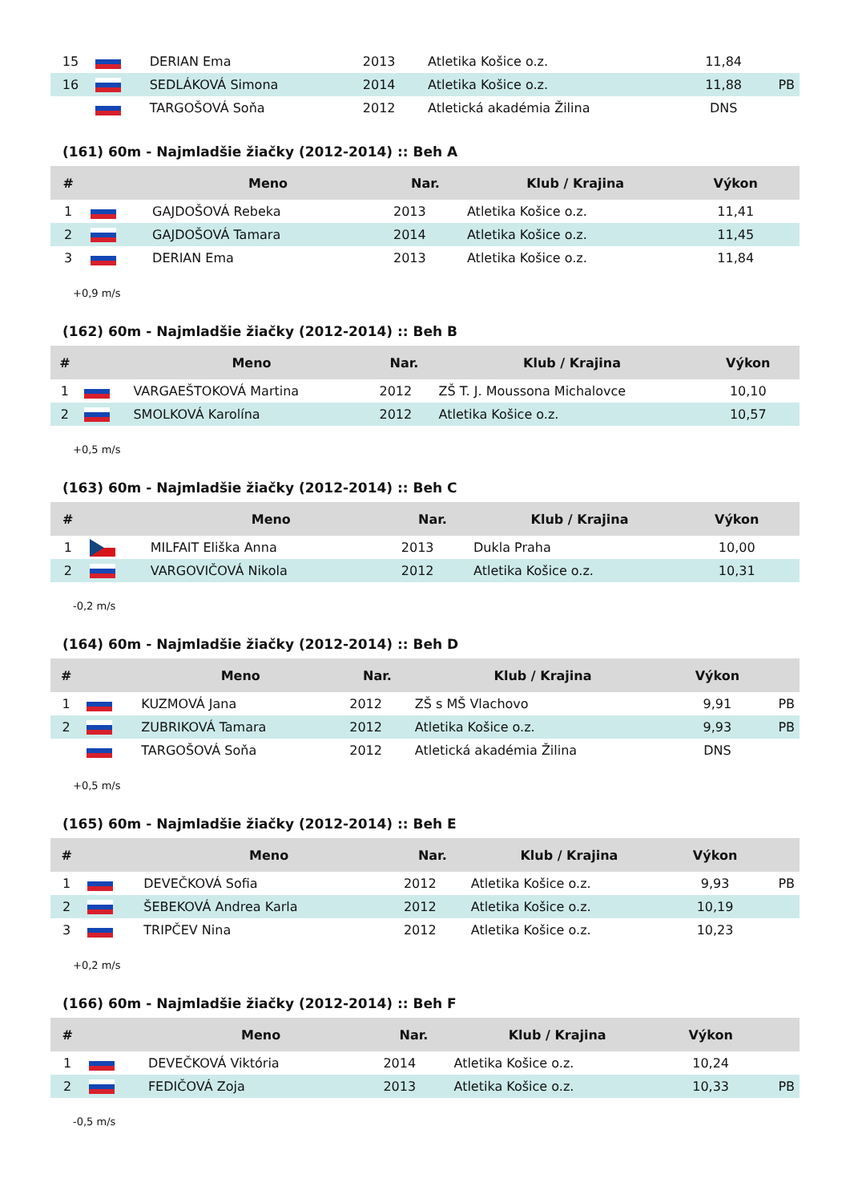| 15 | | DERIAN Ema | 2013 | Atletika Košice o.z. | 11,84 | |
| 16 | | SEDLÁKOVÁ Simona | 2014 | Atletika Košice o.z. | 11,88 | PB |
| | | TARGOŠOVÁ Soňa | 2012 | Atletická akadémia Žilina | DNS | |
(161) 60m - Najmladšie žiačky (2012-2014) :: Beh A
| # | | Meno | Nar. | Klub / Krajina | Výkon | |
| --- | --- | --- | --- | --- | --- | --- |
| 1 | | GAJDOŠOVÁ Rebeka | 2013 | Atletika Košice o.z. | 11,41 | |
| 2 | | GAJDOŠOVÁ Tamara | 2014 | Atletika Košice o.z. | 11,45 | |
| 3 | | DERIAN Ema | 2013 | Atletika Košice o.z. | 11,84 | |
+0,9 m/s
(162) 60m - Najmladšie žiačky (2012-2014) :: Beh B
| # | | Meno | Nar. | Klub / Krajina | Výkon | |
| --- | --- | --- | --- | --- | --- | --- |
| 1 | | VARGAEŠTOKOVÁ Martina | 2012 | ZŠ T. J. Moussona Michalovce | 10,10 | |
| 2 | | SMOLKOVÁ Karolína | 2012 | Atletika Košice o.z. | 10,57 | |
+0,5 m/s
(163) 60m - Najmladšie žiačky (2012-2014) :: Beh C
| # | | Meno | Nar. | Klub / Krajina | Výkon | |
| --- | --- | --- | --- | --- | --- | --- |
| 1 | | MILFAIT Eliška Anna | 2013 | Dukla Praha | 10,00 | |
| 2 | | VARGOVIČOVÁ Nikola | 2012 | Atletika Košice o.z. | 10,31 | |
-0,2 m/s
(164) 60m - Najmladšie žiačky (2012-2014) :: Beh D
| # | | Meno | Nar. | Klub / Krajina | Výkon | |
| --- | --- | --- | --- | --- | --- | --- |
| 1 | | KUZMOVÁ Jana | 2012 | ZŠ s MŠ Vlachovo | 9,91 | PB |
| 2 | | ZUBRIKOVÁ Tamara | 2012 | Atletika Košice o.z. | 9,93 | PB |
| | | TARGOŠOVÁ Soňa | 2012 | Atletická akadémia Žilina | DNS | |
+0,5 m/s
(165) 60m - Najmladšie žiačky (2012-2014) :: Beh E
| # | | Meno | Nar. | Klub / Krajina | Výkon | |
| --- | --- | --- | --- | --- | --- | --- |
| 1 | | DEVEČKOVÁ Sofia | 2012 | Atletika Košice o.z. | 9,93 | PB |
| 2 | | ŠEBEKOVÁ Andrea Karla | 2012 | Atletika Košice o.z. | 10,19 | |
| 3 | | TRIPČEV Nina | 2012 | Atletika Košice o.z. | 10,23 | |
+0,2 m/s
(166) 60m - Najmladšie žiačky (2012-2014) :: Beh F
| # | | Meno | Nar. | Klub / Krajina | Výkon | |
| --- | --- | --- | --- | --- | --- | --- |
| 1 | | DEVEČKOVÁ Viktória | 2014 | Atletika Košice o.z. | 10,24 | |
| 2 | | FEDIČOVÁ Zoja | 2013 | Atletika Košice o.z. | 10,33 | PB |
-0,5 m/s